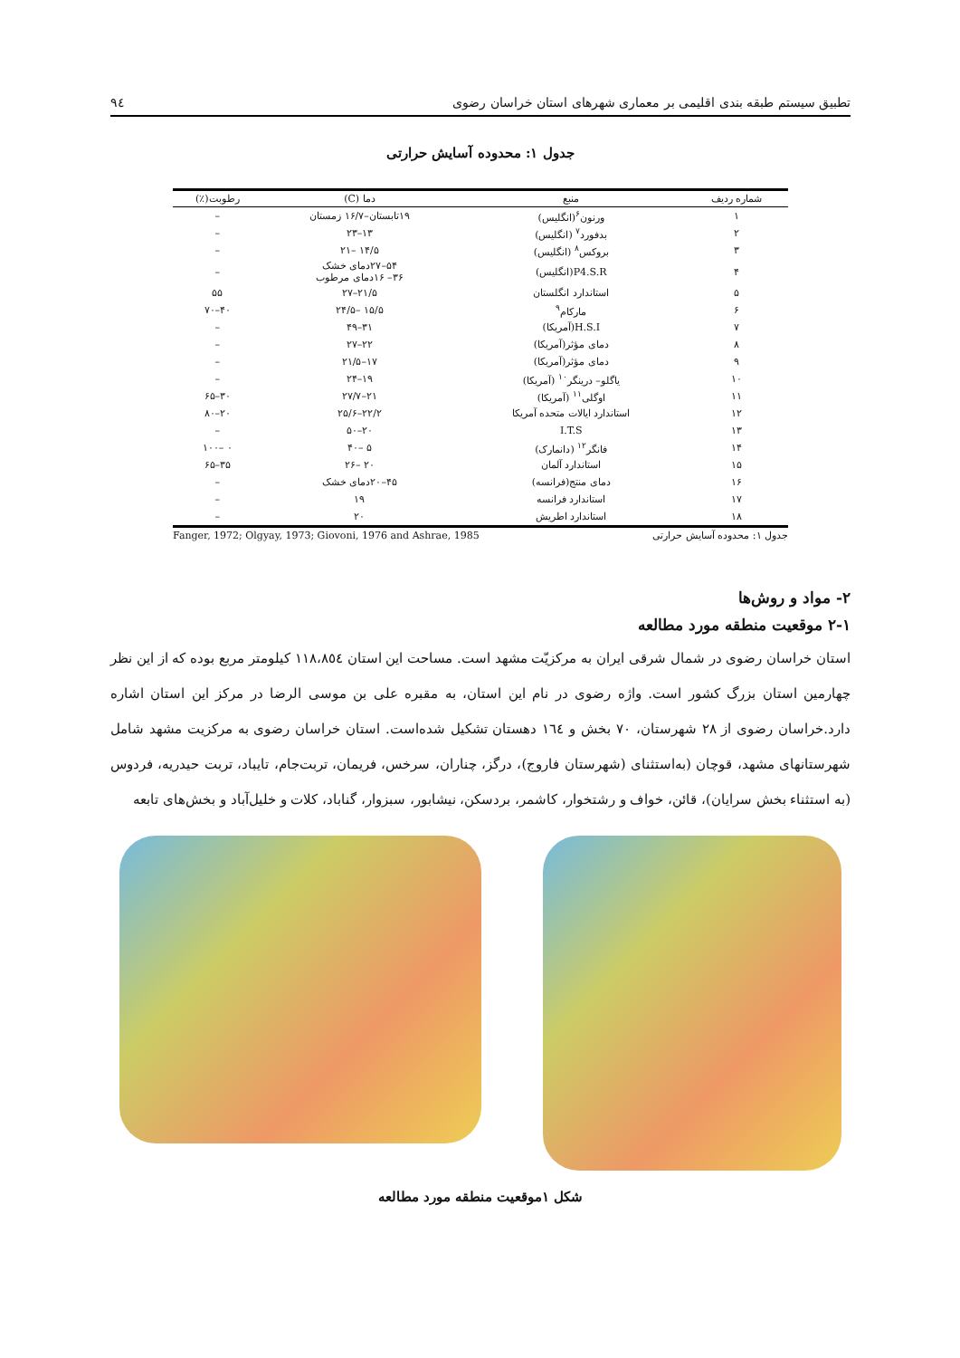تطبیق سیستم طبقه بندی اقلیمی بر معماری شهرهای استان خراسان رضوی ٩٤
جدول ۱: محدوده آسایش حرارتی
| شماره ردیف | منبع | دما (C) | رطوبت(٪) |
| --- | --- | --- | --- |
| ۱ | ورنون<sup>۶</sup>(انگلیس) | ۱۹تابستان–۱۶/۷ زمستان | – |
| ۲ | بدفورد<sup>۷</sup> (انگلیس) | ۱۳–۲۳ | – |
| ۳ | بروکس<sup>۸</sup> (انگلیس) | ۱۴/۵ –۲۱ | – |
| ۴ | P4.S.R(انگلیس) | ۵۴–۲۷دمای خشک ۳۶– ۱۶دمای مرطوب | – |
| ۵ | استاندارد انگلستان | ۲۱/۵–۲۷ | ۵۵ |
| ۶ | مارکام<sup>۹</sup> | ۱۵/۵ –۲۴/۵ | ۴۰–۷۰ |
| ۷ | H.S.I(آمریکا) | ۳۱–۴۹ | – |
| ۸ | دمای مؤثر(آمریکا) | ۲۲–۲۷ | – |
| ۹ | دمای مؤثر(آمریکا) | ۱۷–۲۱/۵ | – |
| ۱۰ | یاگلو– درینگر<sup>۱۰</sup> (آمریکا) | ۱۹–۲۴ | – |
| ۱۱ | اوگلی<sup>۱۱</sup> (آمریکا) | ۲۱–۲۷/۷ | ۳۰–۶۵ |
| ۱۲ | استاندارد ایالات متحده آمریکا | ۲۲/۲–۲۵/۶ | ۲۰–۸۰ |
| ۱۳ | I.T.S | ۲۰–۵۰ | – |
| ۱۴ | فانگر<sup>۱۲</sup> (دانمارک) | ۵ –۴۰ | ۰ –۱۰۰ |
| ۱۵ | استاندارد آلمان | ۲۰ –۲۶ | ۳۵–۶۵ |
| ۱۶ | دمای منتج(فرانسه) | ۴۵–۲۰دمای خشک | – |
| ۱۷ | استاندارد فرانسه | ۱۹ | – |
| ۱۸ | استاندارد اطریش | ۲۰ | – |
جدول ۱: محدوده آسایش حرارتی Fanger, 1972; Olgyay, 1973; Giovoni, 1976 and Ashrae, 1985
۲- مواد و روش‌ها
۲-۱ موقعیت منطقه مورد مطالعه
استان خراسان رضوی در شمال شرقی ایران به مرکزیّت مشهد است. مساحت این استان ١١٨،٨٥٤ کیلومتر مربع بوده که از این نظر چهارمین استان بزرگ کشور است. واژه رضوی در نام این استان، به مقبره علی بن موسی الرضا در مرکز این استان اشاره دارد.خراسان رضوی از ۲۸ شهرستان، ۷۰ بخش و ١٦٤ دهستان تشکیل شده‌است. استان خراسان رضوی به مرکزیت مشهد شامل شهرستانهای مشهد، قوچان (به‌استثنای (شهرستان فاروج)، درگز، چناران، سرخس، فریمان، تربت‌جام، تایباد، تربت حیدریه، فردوس (به استثناء بخش سرایان)، قائن، خواف و رشتخوار، کاشمر، بردسکن، نیشابور، سبزوار، گناباد، کلات و خلیل‌آباد و بخش‌های تابعه
شکل ۱موقعیت منطقه مورد مطالعه